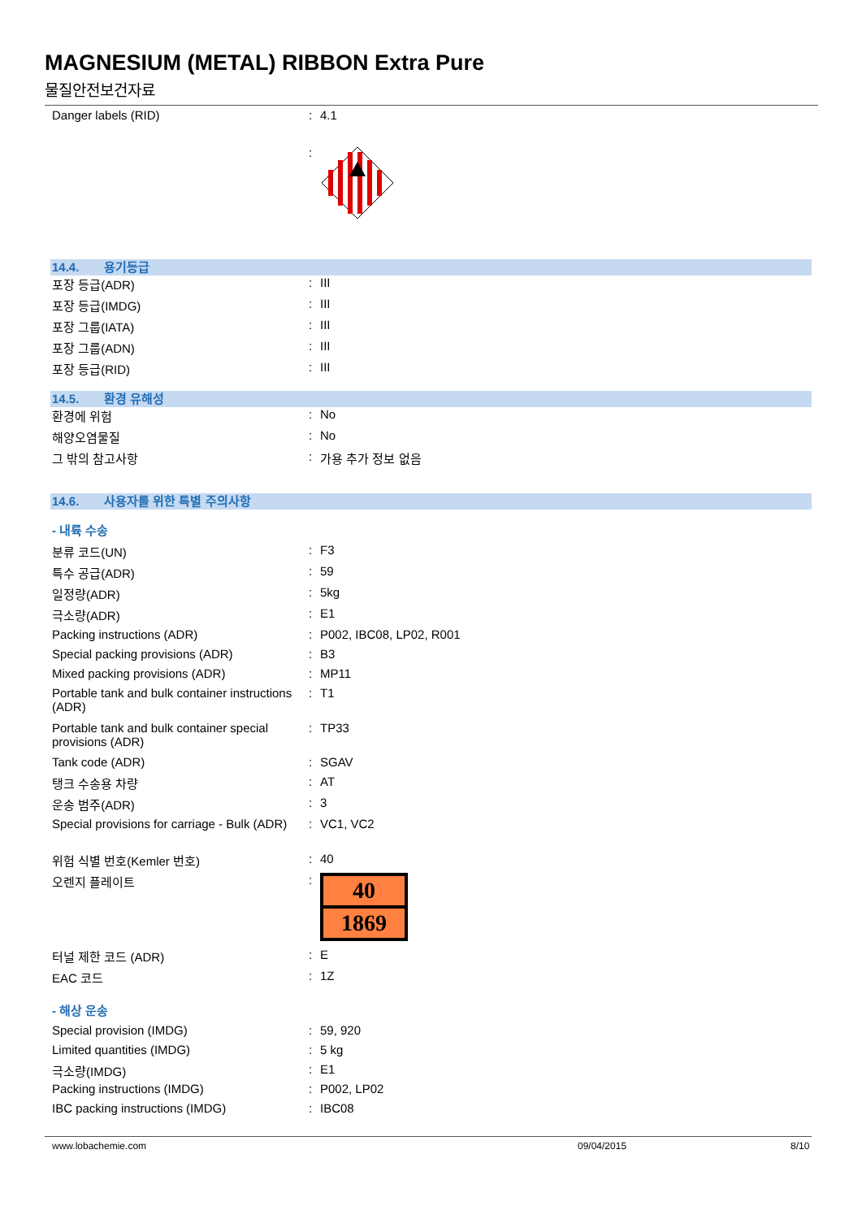MAGNESIUM (METAL) RIBBON Extra Pure
물질안전보건자료
Danger labels (RID) : 4.1
:
14.4. 용기등급
포장 등급(ADR) : III
포장 등급(IMDG) : III
포장 그룹(IATA) : III
포장 그룹(ADN) : III
포장 등급(RID) : III
14.5. 환경 유해성
환경에 위험 : No
해양오염물질 : No
그 밖의 참고사항 : 가용 추가 정보 없음
14.6. 사용자를 위한 특별 주의사항
- 내륙 수송
분류 코드(UN) : F3
특수 공급(ADR) : 59
일정량(ADR) : 5kg
극소량(ADR) : E1
Packing instructions (ADR) : P002, IBC08, LP02, R001
Special packing provisions (ADR) : B3
Mixed packing provisions (ADR) : MP11
Portable tank and bulk container instructions (ADR)
: T1
Portable tank and bulk container special provisions (ADR)
: TP33
Tank code (ADR) : SGAV
탱크 수송용 차량 : AT
운송 범주(ADR) : 3
Special provisions for carriage - Bulk (ADR)
: VC1, VC2
위험 식별 번호(Kemler 번호) : 40
오렌지 플레이트 :
40
1869
터널 제한 코드 (ADR) : E
EAC 코드 : 1Z
- 해상 운송
Special provision (IMDG) : 59, 920
Limited quantities (IMDG) : 5 kg
극소량(IMDG) : E1
Packing instructions (IMDG) : P002, LP02
IBC packing instructions (IMDG) : IBC08
www.lobachemie.com 09/04/2015 8/10